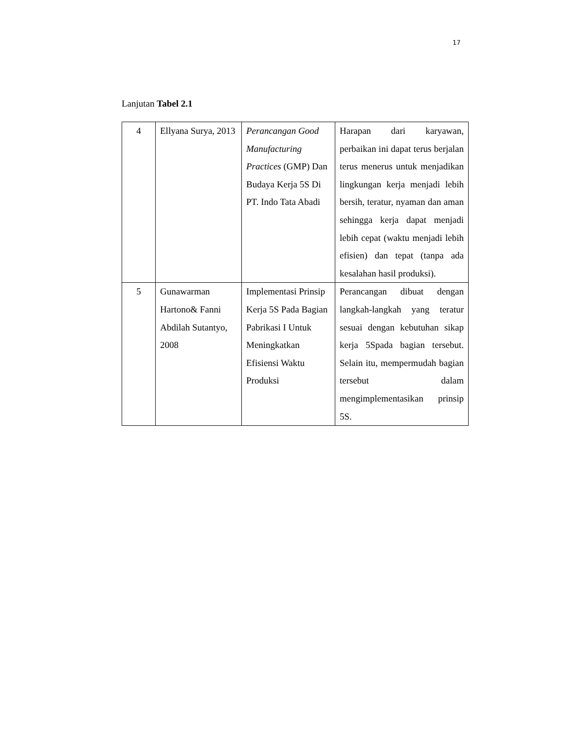17
Lanjutan Tabel 2.1
| 4 | Ellyana Surya, 2013 | Perancangan Good Manufacturing Practices (GMP) Dan Budaya Kerja 5S Di PT. Indo Tata Abadi | Harapan dari karyawan, perbaikan ini dapat terus berjalan terus menerus untuk menjadikan lingkungan kerja menjadi lebih bersih, teratur, nyaman dan aman sehingga kerja dapat menjadi lebih cepat (waktu menjadi lebih efisien) dan tepat (tanpa ada kesalahan hasil produksi). |
| 5 | Gunawarman Hartono& Fanni Abdilah Sutantyo, 2008 | Implementasi Prinsip Kerja 5S Pada Bagian Pabrikasi I Untuk Meningkatkan Efisiensi Waktu Produksi | Perancangan dibuat dengan langkah-langkah yang teratur sesuai dengan kebutuhan sikap kerja 5Spada bagian tersebut. Selain itu, mempermudah bagian tersebut dalam mengimplementasikan prinsip 5S. |